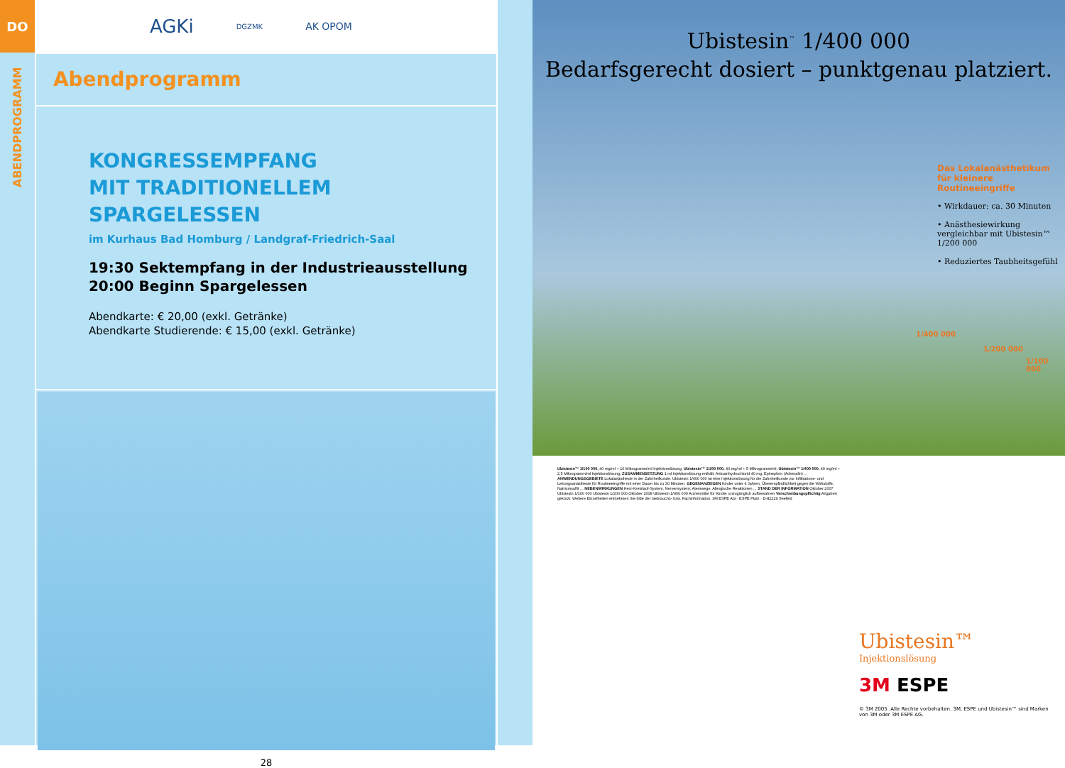DO
ABENDPROGRAMM
AGKi DGZMK AK OPOM
Abendprogramm
KONGRESSEMPFANG
MIT TRADITIONELLEM SPARGELESSEN
im Kurhaus Bad Homburg / Landgraf-Friedrich-Saal
19:30 Sektempfang in der Industrieausstellung
20:00 Beginn Spargelessen
Abendkarte: € 20,00 (exkl. Getränke)
Abendkarte Studierende: € 15,00 (exkl. Getränke)
28
Ubistesin<sup>™</sup> 1/400 000
Bedarfsgerecht dosiert – punktgenau platziert.
Das Lokalanästhetikum für kleinere Routineeingriffe
• Wirkdauer: ca. 30 Minuten
• Anästhesiewirkung vergleichbar mit Ubistesin™ 1/200 000
• Reduziertes Taubheitsgefühl
1/400 000
1/200 000
1/100 000
Ubistesin™ 1/100 000, 40 mg/ml + 10 Mikrogramm/ml Injektionslösung; Ubistesin™ 1/200 000, 40 mg/ml + 5 Mikrogramm/ml; Ubistesin™ 1/400 000, 40 mg/ml + 2,5 Mikrogramm/ml Injektionslösung; ZUSAMMENSETZUNG 1 ml Injektionslösung enthält: Articainhydrochlorid 40 mg, Epinephrin (Adrenalin) ... ANWENDUNGSGEBIETE Lokalanästhesie in der Zahnheilkunde. Ubistesin 1/400 000 ist eine Injektionslösung für die Zahnheilkunde zur Infiltrations- und Leitungsanästhesie für Routineeingriffe mit einer Dauer bis zu 30 Minuten. GEGENANZEIGEN Kinder unter 4 Jahren, Überempfindlichkeit gegen die Wirkstoffe, Natriumsulfit ... NEBENWIRKUNGEN Herz-Kreislauf-System, Nervensystem, Atemwege, Allergische Reaktionen ... STAND DER INFORMATION Oktober 2007 Ubistesin 1/100 000 Ubistesin 1/200 000 Oktober 2008 Ubistesin 1/400 000 Arzneimittel für Kinder unzugänglich aufbewahren Verschreibungspflichtig Angaben gekürzt. Weitere Einzelheiten entnehmen Sie bitte der Gebrauchs- bzw. Fachinformation. 3M ESPE AG · ESPE Platz · D-82229 Seefeld
Ubistesin™
Injektionslösung
3M ESPE
© 3M 2005. Alle Rechte vorbehalten. 3M, ESPE und Ubistesin™ sind Marken von 3M oder 3M ESPE AG.